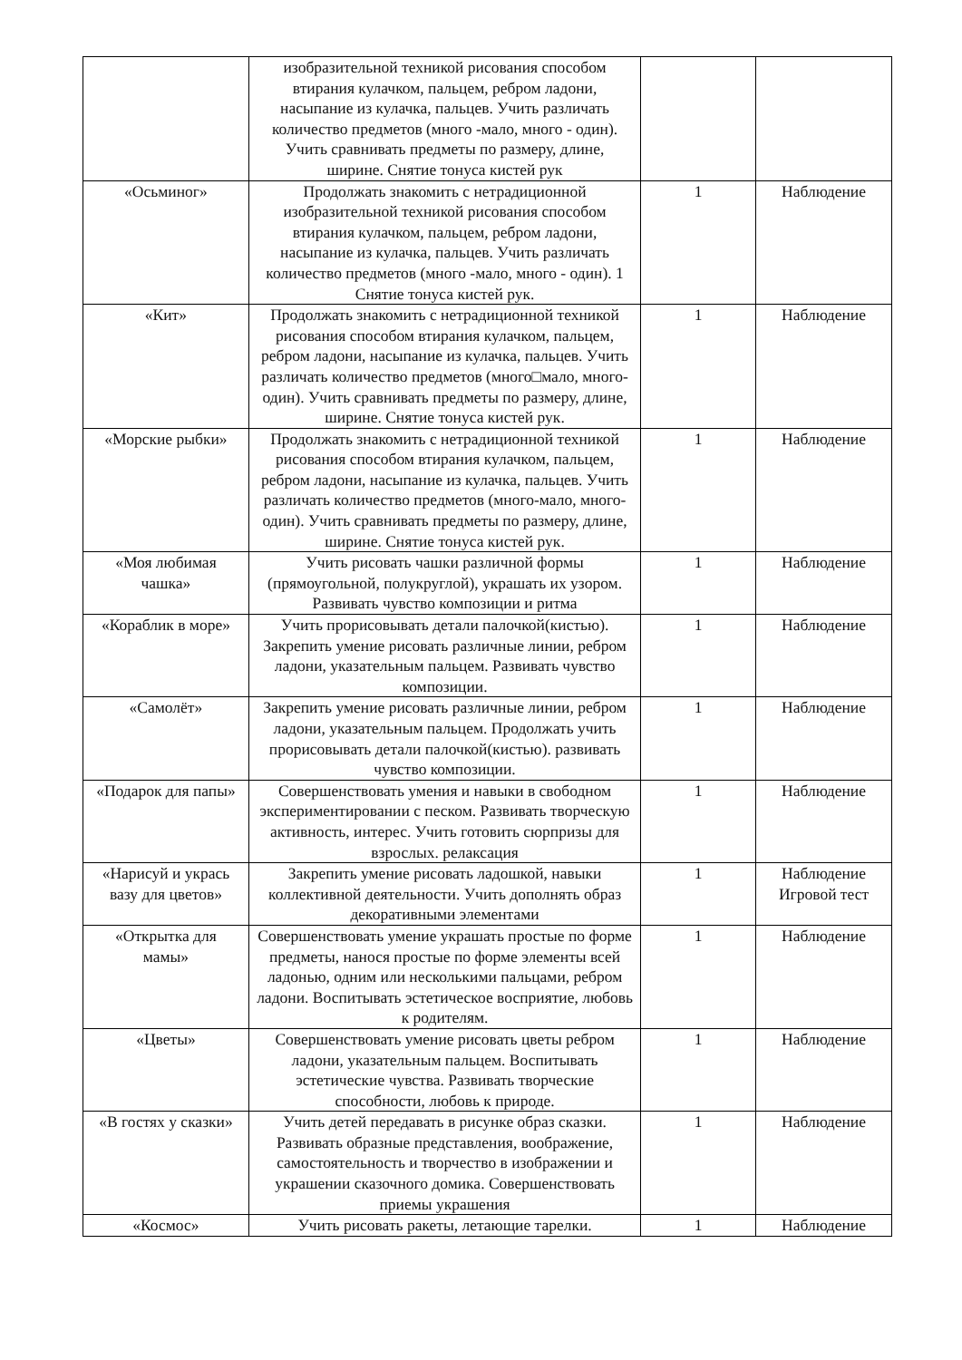| | изобразительной техникой рисования способом втирания кулачком, пальцем, ребром ладони, насыпание из кулачка, пальцев. Учить различать количество предметов (много -мало, много - один). Учить сравнивать предметы по размеру, длине, ширине. Снятие тонуса кистей рук | | |
| «Осьминог» | Продолжать знакомить с нетрадиционной изобразительной техникой рисования способом втирания кулачком, пальцем, ребром ладони, насыпание из кулачка, пальцев. Учить различать количество предметов (много -мало, много - один). 1 Снятие тонуса кистей рук. | 1 | Наблюдение |
| «Кит» | Продолжать знакомить с нетрадиционной техникой рисования способом втирания кулачком, пальцем, ребром ладони, насыпание из кулачка, пальцев. Учить различать количество предметов (много□мало, много-один). Учить сравнивать предметы по размеру, длине, ширине. Снятие тонуса кистей рук. | 1 | Наблюдение |
| «Морские рыбки» | Продолжать знакомить с нетрадиционной техникой рисования способом втирания кулачком, пальцем, ребром ладони, насыпание из кулачка, пальцев. Учить различать количество предметов (много-мало, много-один). Учить сравнивать предметы по размеру, длине, ширине. Снятие тонуса кистей рук. | 1 | Наблюдение |
| «Моя любимая чашка» | Учить рисовать чашки различной формы (прямоугольной, полукруглой), украшать их узором. Развивать чувство композиции и ритма | 1 | Наблюдение |
| «Кораблик в море» | Учить прорисовывать детали палочкой(кистью). Закрепить умение рисовать различные линии, ребром ладони, указательным пальцем. Развивать чувство композиции. | 1 | Наблюдение |
| «Самолёт» | Закрепить умение рисовать различные линии, ребром ладони, указательным пальцем. Продолжать учить прорисовывать детали палочкой(кистью). развивать чувство композиции. | 1 | Наблюдение |
| «Подарок для папы» | Совершенствовать умения и навыки в свободном экспериментировании с песком. Развивать творческую активность, интерес. Учить готовить сюрпризы для взрослых. релаксация | 1 | Наблюдение |
| «Нарисуй и укрась вазу для цветов» | Закрепить умение рисовать ладошкой, навыки коллективной деятельности. Учить дополнять образ декоративными элементами | 1 | Наблюдение Игровой тест |
| «Открытка для мамы» | Совершенствовать умение украшать простые по форме предметы, нанося простые по форме элементы всей ладонью, одним или несколькими пальцами, ребром ладони. Воспитывать эстетическое восприятие, любовь к родителям. | 1 | Наблюдение |
| «Цветы» | Совершенствовать умение рисовать цветы ребром ладони, указательным пальцем. Воспитывать эстетические чувства. Развивать творческие способности, любовь к природе. | 1 | Наблюдение |
| «В гостях у сказки» | Учить детей передавать в рисунке образ сказки. Развивать образные представления, воображение, самостоятельность и творчество в изображении и украшении сказочного домика. Совершенствовать приемы украшения | 1 | Наблюдение |
| «Космос» | Учить рисовать ракеты, летающие тарелки. | 1 | Наблюдение |